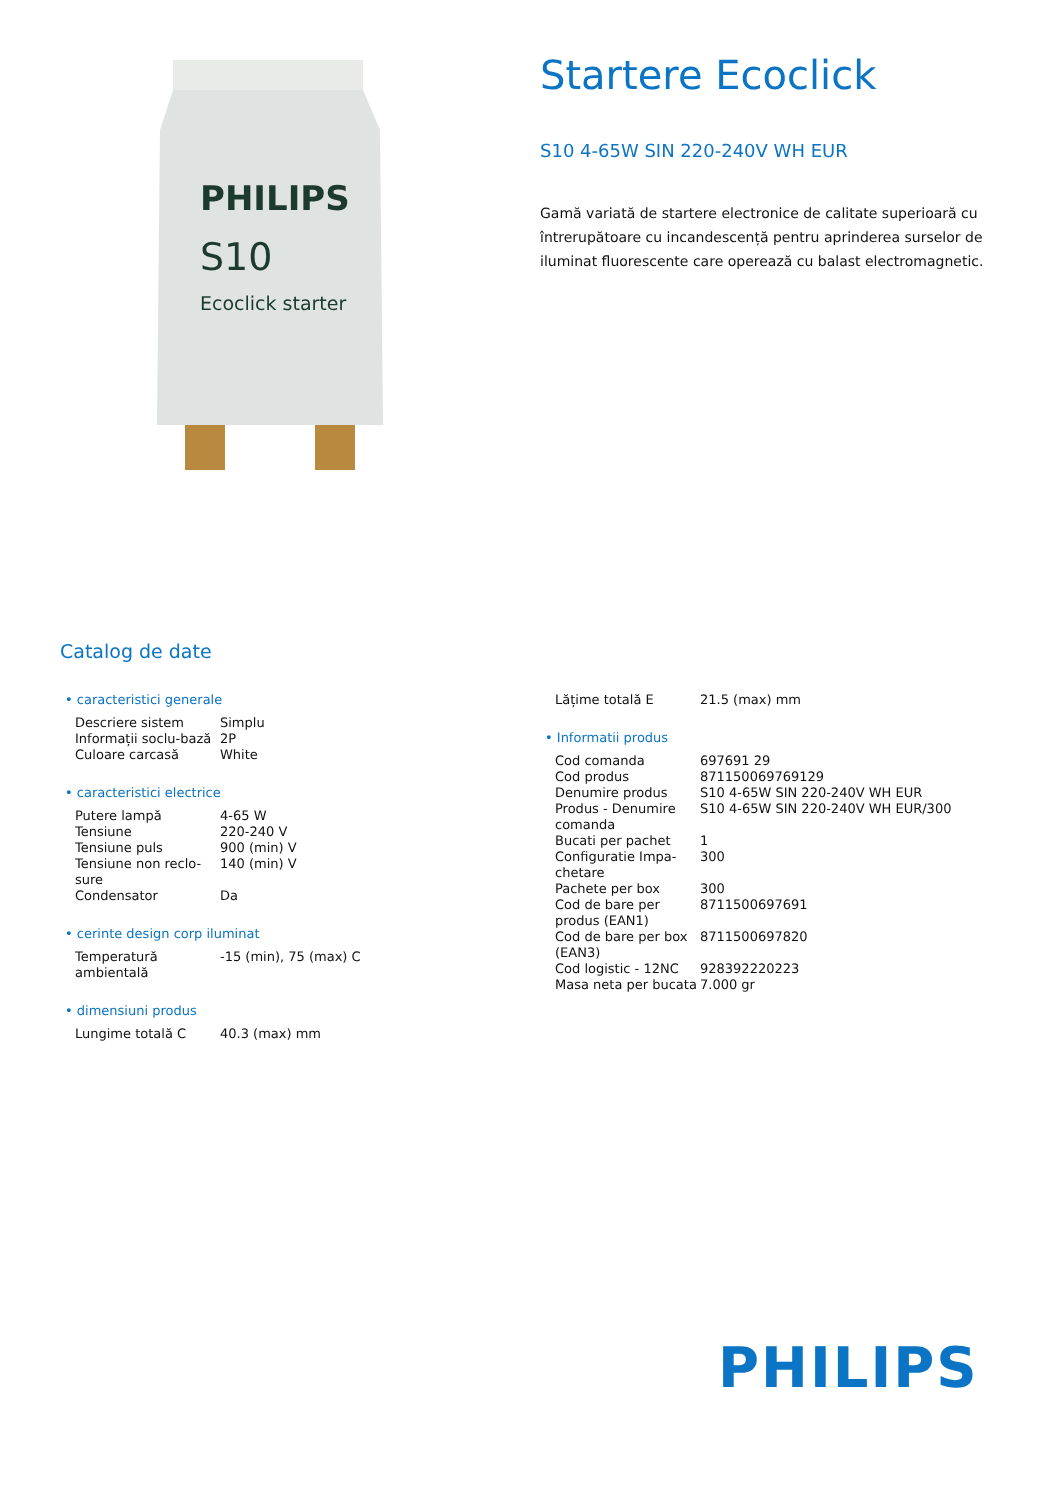PHILIPS
S10
Ecoclick starter
Startere Ecoclick
S10 4-65W SIN 220-240V WH EUR
Gamă variată de startere electronice de calitate superioară cu întrerupătoare cu incandescență pentru aprinderea surselor de iluminat fluorescente care operează cu balast electromagnetic.
Catalog de date
• caracteristici generale
| Descriere sistem | Simplu |
| Informații soclu-bază | 2P |
| Culoare carcasă | White |
• caracteristici electrice
| Putere lampă | 4-65 W |
| Tensiune | 220-240 V |
| Tensiune puls | 900 (min) V |
| Tensiune non reclo-sure | 140 (min) V |
| Condensator | Da |
• cerinte design corp iluminat
| Temperatură ambientală | -15 (min), 75 (max) C |
• dimensiuni produs
| Lungime totală C | 40.3 (max) mm |
| Lățime totală E | 21.5 (max) mm |
• Informatii produs
| Cod comanda | 697691 29 |
| Cod produs | 871150069769129 |
| Denumire produs | S10 4-65W SIN 220-240V WH EUR |
| Produs - Denumire comanda | S10 4-65W SIN 220-240V WH EUR/300 |
| Bucati per pachet | 1 |
| Configuratie Impa-chetare | 300 |
| Pachete per box | 300 |
| Cod de bare per produs (EAN1) | 8711500697691 |
| Cod de bare per box (EAN3) | 8711500697820 |
| Cod logistic - 12NC | 928392220223 |
| Masa neta per bucata | 7.000 gr |
PHILIPS